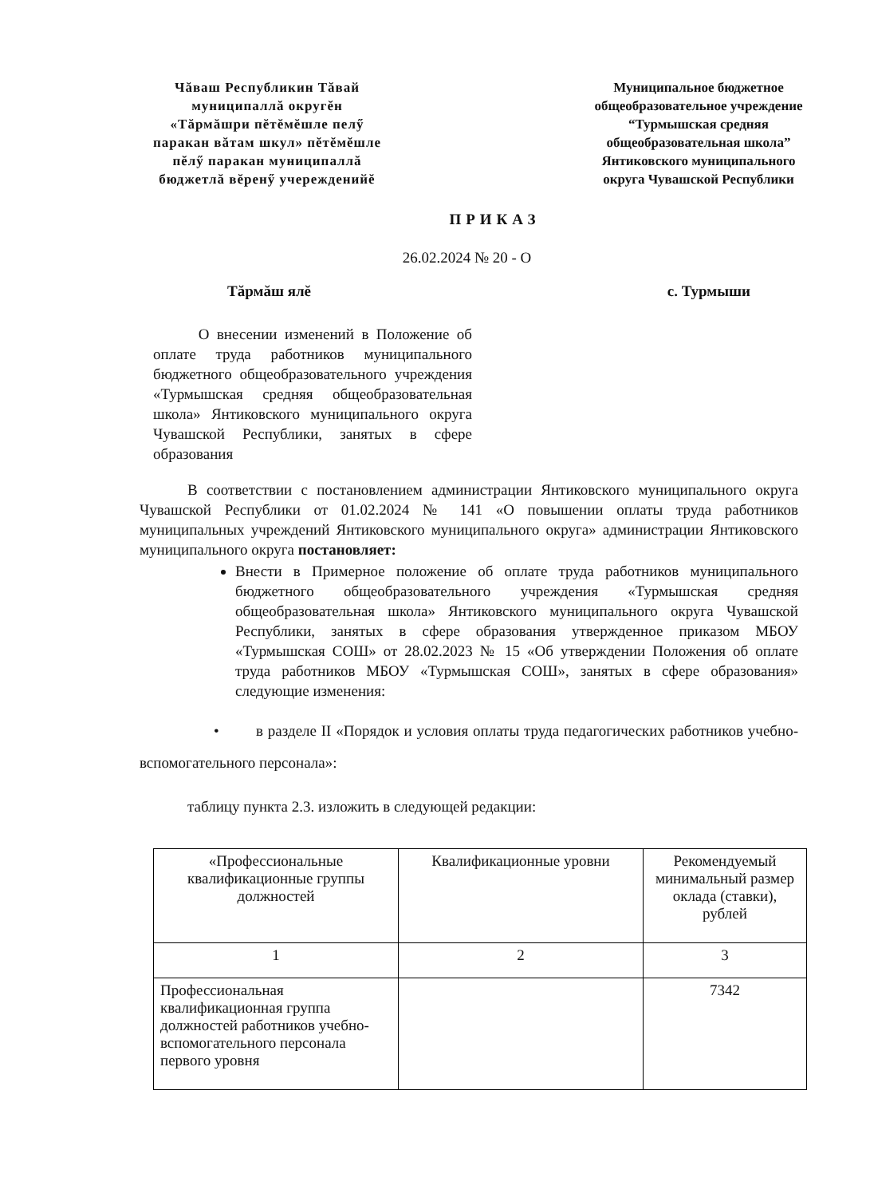Чăваш Республикин Тăвай муниципаллă округĕн «Тăрмăшри пĕтĕмĕшле пелӳ паракан вăтам шкул» пĕтĕмĕшле пĕлӳ паракан муниципаллă бюджетлă вĕренӳ учережденийĕ
Муниципальное бюджетное общеобразовательное учреждение “Турмышская средняя общеобразовательная школа” Янтиковского муниципального округа Чувашской Республики
ПРИКАЗ
26.02.2024 № 20 - О
Тăрмăш ялĕ с. Турмыши
О внесении изменений в Положение об оплате труда работников муниципального бюджетного общеобразовательного учреждения «Турмышская средняя общеобразовательная школа» Янтиковского муниципального округа Чувашской Республики, занятых в сфере образования
В соответствии с постановлением администрации Янтиковского муниципального округа Чувашской Республики от 01.02.2024 № 141 «О повышении оплаты труда работников муниципальных учреждений Янтиковского муниципального округа» администрации Янтиковского муниципального округа постановляет:
Внести в Примерное положение об оплате труда работников муниципального бюджетного общеобразовательного учреждения «Турмышская средняя общеобразовательная школа» Янтиковского муниципального округа Чувашской Республики, занятых в сфере образования утвержденное приказом МБОУ «Турмышская СОШ» от 28.02.2023 № 15 «Об утверждении Положения об оплате труда работников МБОУ «Турмышская СОШ», занятых в сфере образования» следующие изменения:
• в разделе II «Порядок и условия оплаты труда педагогических работников учебно-вспомогательного персонала»:
таблицу пункта 2.3. изложить в следующей редакции:
| «Профессиональные квалификационные группы должностей | Квалификационные уровни | Рекомендуемый минимальный размер оклада (ставки), рублей |
| 1 | 2 | 3 |
| Профессиональная квалификационная группа должностей работников учебно-вспомогательного персонала первого уровня | | 7342 |